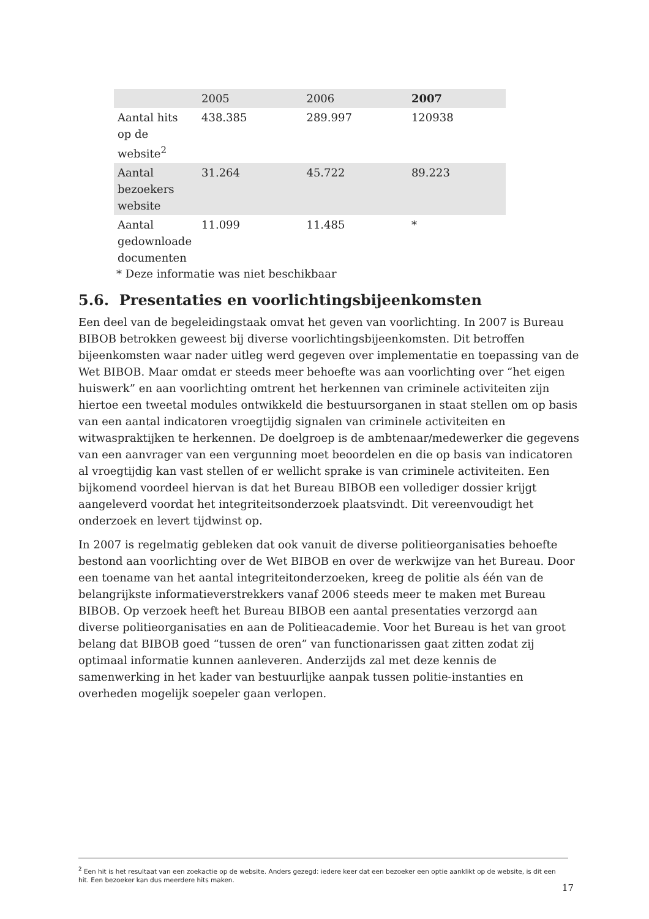| | 2005 | 2006 | 2007 |
| Aantal hits op de website<sup>2</sup> | 438.385 | 289.997 | 120938 |
| Aantal bezoekers website | 31.264 | 45.722 | 89.223 |
| Aantal gedownloade documenten | 11.099 | 11.485 | * |
* Deze informatie was niet beschikbaar
5.6. Presentaties en voorlichtingsbijeenkomsten
Een deel van de begeleidingstaak omvat het geven van voorlichting. In 2007 is Bureau BIBOB betrokken geweest bij diverse voorlichtingsbijeenkomsten. Dit betroffen bijeenkomsten waar nader uitleg werd gegeven over implementatie en toepassing van de Wet BIBOB. Maar omdat er steeds meer behoefte was aan voorlichting over “het eigen huiswerk” en aan voorlichting omtrent het herkennen van criminele activiteiten zijn hiertoe een tweetal modules ontwikkeld die bestuursorganen in staat stellen om op basis van een aantal indicatoren vroegtijdig signalen van criminele activiteiten en witwaspraktijken te herkennen. De doelgroep is de ambtenaar/medewerker die gegevens van een aanvrager van een vergunning moet beoordelen en die op basis van indicatoren al vroegtijdig kan vast stellen of er wellicht sprake is van criminele activiteiten. Een bijkomend voordeel hiervan is dat het Bureau BIBOB een vollediger dossier krijgt aangeleverd voordat het integriteitsonderzoek plaatsvindt. Dit vereenvoudigt het onderzoek en levert tijdwinst op.
In 2007 is regelmatig gebleken dat ook vanuit de diverse politieorganisaties behoefte bestond aan voorlichting over de Wet BIBOB en over de werkwijze van het Bureau. Door een toename van het aantal integriteitonderzoeken, kreeg de politie als één van de belangrijkste informatieverstrekkers vanaf 2006 steeds meer te maken met Bureau BIBOB. Op verzoek heeft het Bureau BIBOB een aantal presentaties verzorgd aan diverse politieorganisaties en aan de Politieacademie. Voor het Bureau is het van groot belang dat BIBOB goed “tussen de oren” van functionarissen gaat zitten zodat zij optimaal informatie kunnen aanleveren. Anderzijds zal met deze kennis de samenwerking in het kader van bestuurlijke aanpak tussen politie-instanties en overheden mogelijk soepeler gaan verlopen.
<sup>2</sup> Een hit is het resultaat van een zoekactie op de website. Anders gezegd: iedere keer dat een bezoeker een optie aanklikt op de website, is dit een hit. Een bezoeker kan dus meerdere hits maken.
17